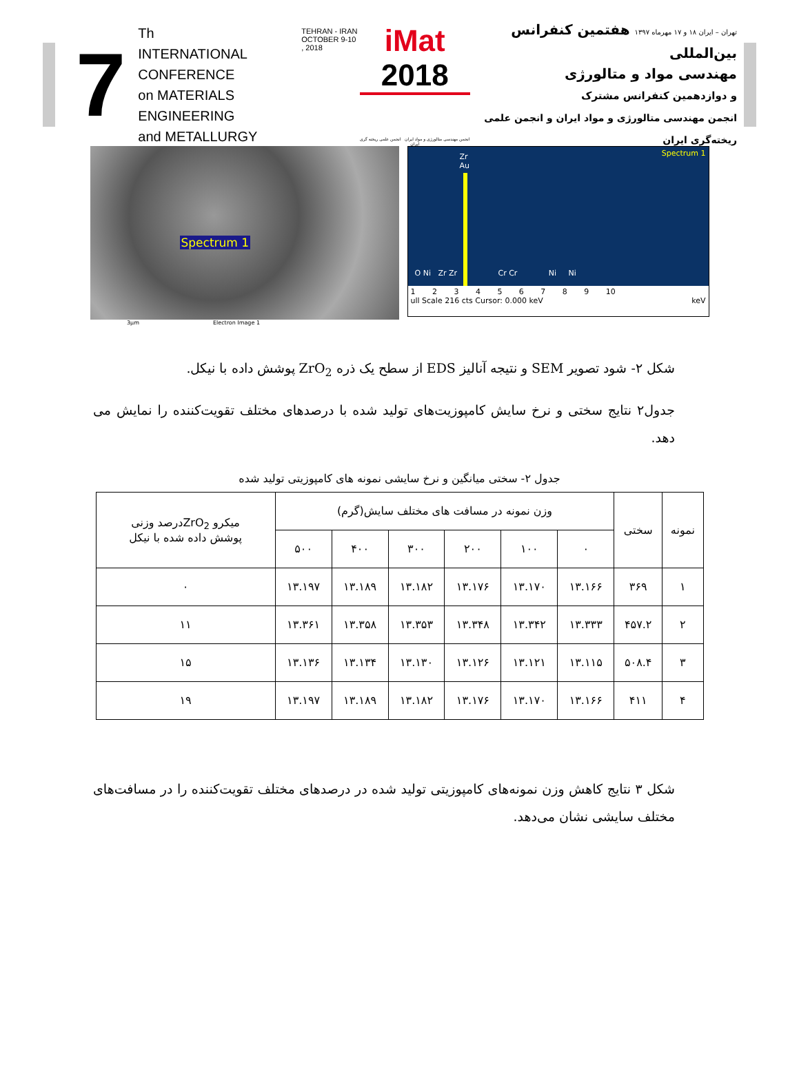7
Th
INTERNATIONAL CONFERENCE
on MATERIALS ENGINEERING
and METALLURGY
TEHRAN - IRAN
OCTOBER 9-10 , 2018
iMat 2018
انجمن مهندسی متالورژی و مواد ایران انجمن علمی ریخته گری ایران
تهران – ایران ۱۸ و ۱۷ مهرماه ۱۳۹۷ هفتمین کنفرانس بین‌المللی
مهندسی مواد و متالورژی
و دوازدهمین کنفرانس مشترک
انجمن مهندسی متالورژی و مواد ایران و انجمن علمی ریخته‌گری ایران
Spectrum 1
3µm Electron Image 1
Spectrum 1
Zr
Au
O Ni Zr Zr Cr Cr Ni Ni
1 2 3 4 5 6 7 8 9 10
ull Scale 216 cts Cursor: 0.000 keV keV
شکل ۲- شود تصویر SEM و نتیجه آنالیز EDS از سطح یک ذره ZrO<sub>2</sub> پوشش داده با نیکل.
جدول۲ نتایج سختی و نرخ سایش کامپوزیت‌های تولید شده با درصدهای مختلف تقویت‌کننده را نمایش می دهد.
جدول ۲- سختی میانگین و نرخ سایشی نمونه های کامپوزیتی تولید شده
| نمونه | سختی | وزن نمونه در مسافت های مختلف سایش(گرم) | | | | | | میکرو ZrO<sub>2</sub>درصد وزنی پوشش داده شده با نیکل |
| --- | --- | --- | --- | --- | --- | --- | --- | --- |
| | | ۰ | ۱۰۰ | ۲۰۰ | ۳۰۰ | ۴۰۰ | ۵۰۰ | |
| ۱ | ۳۶۹ | ۱۳.۱۶۶ | ۱۳.۱۷۰ | ۱۳.۱۷۶ | ۱۳.۱۸۲ | ۱۳.۱۸۹ | ۱۳.۱۹۷ | ۰ |
| ۲ | ۴۵۷.۲ | ۱۳.۳۳۳ | ۱۳.۳۴۲ | ۱۳.۳۴۸ | ۱۳.۳۵۳ | ۱۳.۳۵۸ | ۱۳.۳۶۱ | ۱۱ |
| ۳ | ۵۰۸.۴ | ۱۳.۱۱۵ | ۱۳.۱۲۱ | ۱۳.۱۲۶ | ۱۳.۱۳۰ | ۱۳.۱۳۴ | ۱۳.۱۳۶ | ۱۵ |
| ۴ | ۴۱۱ | ۱۳.۱۶۶ | ۱۳.۱۷۰ | ۱۳.۱۷۶ | ۱۳.۱۸۲ | ۱۳.۱۸۹ | ۱۳.۱۹۷ | ۱۹ |
شکل ۳ نتایج کاهش وزن نمونه‌های کامپوزیتی تولید شده در درصدهای مختلف تقویت‌کننده را در مسافت‌های مختلف سایشی نشان می‌دهد.